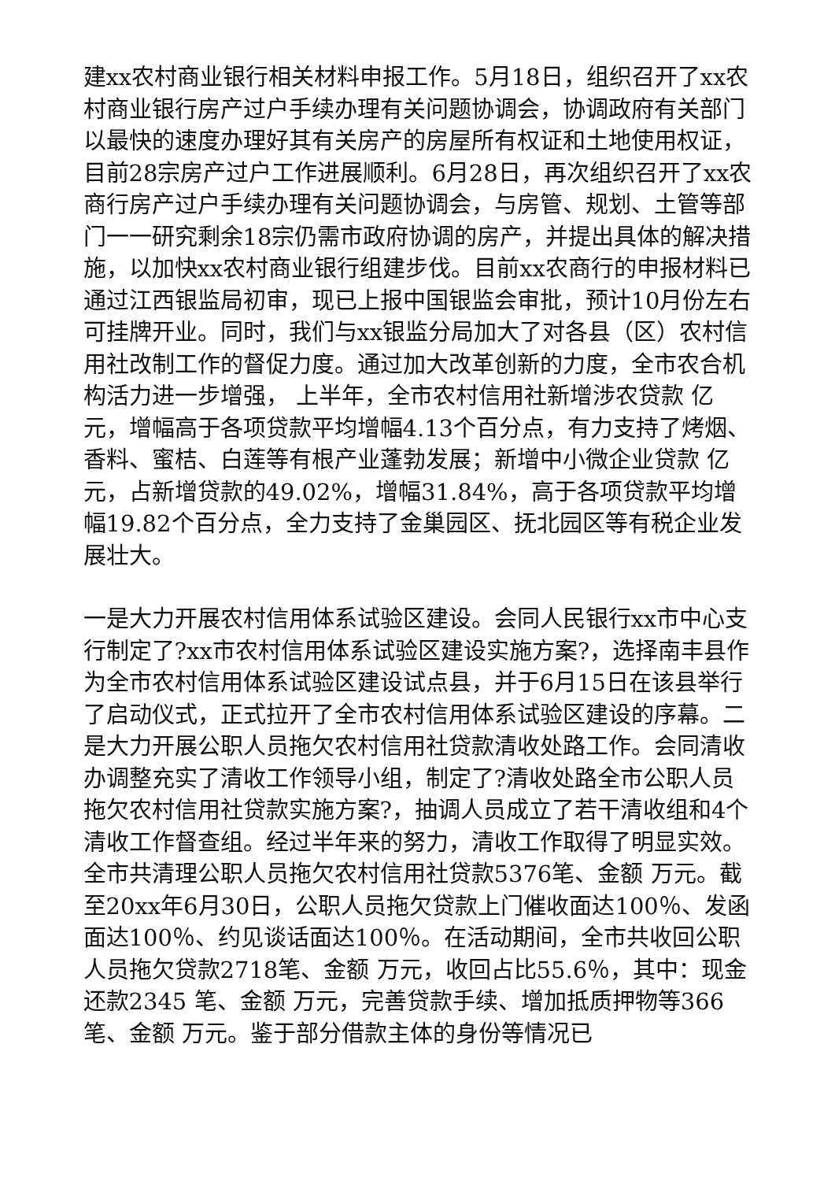建xx农村商业银行相关材料申报工作。5月18日，组织召开了xx农村商业银行房产过户手续办理有关问题协调会，协调政府有关部门以最快的速度办理好其有关房产的房屋所有权证和土地使用权证，目前28宗房产过户工作进展顺利。6月28日，再次组织召开了xx农商行房产过户手续办理有关问题协调会，与房管、规划、土管等部门一一研究剩余18宗仍需市政府协调的房产，并提出具体的解决措施，以加快xx农村商业银行组建步伐。目前xx农商行的申报材料已通过江西银监局初审，现已上报中国银监会审批，预计10月份左右可挂牌开业。同时，我们与xx银监分局加大了对各县（区）农村信用社改制工作的督促力度。通过加大改革创新的力度，全市农合机构活力进一步增强， 上半年，全市农村信用社新增涉农贷款 亿元，增幅高于各项贷款平均增幅4.13个百分点，有力支持了烤烟、香料、蜜桔、白莲等有根产业蓬勃发展；新增中小微企业贷款 亿元，占新增贷款的49.02%，增幅31.84%，高于各项贷款平均增幅19.82个百分点，全力支持了金巢园区、抚北园区等有税企业发展壮大。
一是大力开展农村信用体系试验区建设。会同人民银行xx市中心支行制定了?xx市农村信用体系试验区建设实施方案?，选择南丰县作为全市农村信用体系试验区建设试点县，并于6月15日在该县举行了启动仪式，正式拉开了全市农村信用体系试验区建设的序幕。二是大力开展公职人员拖欠农村信用社贷款清收处路工作。会同清收办调整充实了清收工作领导小组，制定了?清收处路全市公职人员拖欠农村信用社贷款实施方案?，抽调人员成立了若干清收组和4个清收工作督查组。经过半年来的努力，清收工作取得了明显实效。全市共清理公职人员拖欠农村信用社贷款5376笔、金额 万元。截至20xx年6月30日，公职人员拖欠贷款上门催收面达100％、发函面达100％、约见谈话面达100％。在活动期间，全市共收回公职人员拖欠贷款2718笔、金额 万元，收回占比55.6％，其中：现金还款2345 笔、金额 万元，完善贷款手续、增加抵质押物等366笔、金额 万元。鉴于部分借款主体的身份等情况已